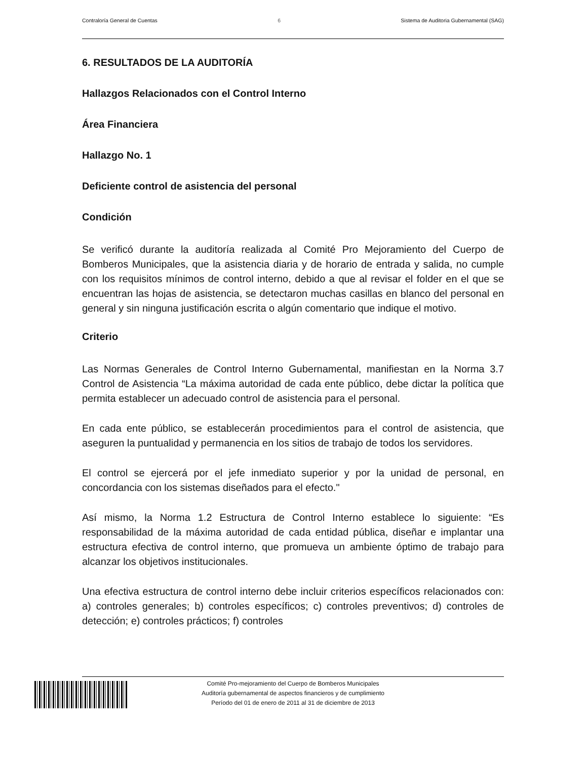Contraloría General de Cuentas 6 Sistema de Auditoria Gubernamental (SAG)
6. RESULTADOS DE LA AUDITORÍA
Hallazgos Relacionados con el Control Interno
Área Financiera
Hallazgo No. 1
Deficiente control de asistencia del personal
Condición
Se verificó durante la auditoría realizada al Comité Pro Mejoramiento del Cuerpo de Bomberos Municipales, que la asistencia diaria y de horario de entrada y salida, no cumple con los requisitos mínimos de control interno, debido a que al revisar el folder en el que se encuentran las hojas de asistencia, se detectaron muchas casillas en blanco del personal en general y sin ninguna justificación escrita o algún comentario que indique el motivo.
Criterio
Las Normas Generales de Control Interno Gubernamental, manifiestan en la Norma 3.7 Control de Asistencia “La máxima autoridad de cada ente público, debe dictar la política que permita establecer un adecuado control de asistencia para el personal.
En cada ente público, se establecerán procedimientos para el control de asistencia, que aseguren la puntualidad y permanencia en los sitios de trabajo de todos los servidores.
El control se ejercerá por el jefe inmediato superior y por la unidad de personal, en concordancia con los sistemas diseñados para el efecto."
Así mismo, la Norma 1.2 Estructura de Control Interno establece lo siguiente: “Es responsabilidad de la máxima autoridad de cada entidad pública, diseñar e implantar una estructura efectiva de control interno, que promueva un ambiente óptimo de trabajo para alcanzar los objetivos institucionales.
Una efectiva estructura de control interno debe incluir criterios específicos relacionados con: a) controles generales; b) controles específicos; c) controles preventivos; d) controles de detección; e) controles prácticos; f) controles
Comité Pro-mejoramiento del Cuerpo de Bomberos Municipales
Auditoría gubernamental de aspectos financieros y de cumplimiento
Período del 01 de enero de 2011 al 31 de diciembre de 2013